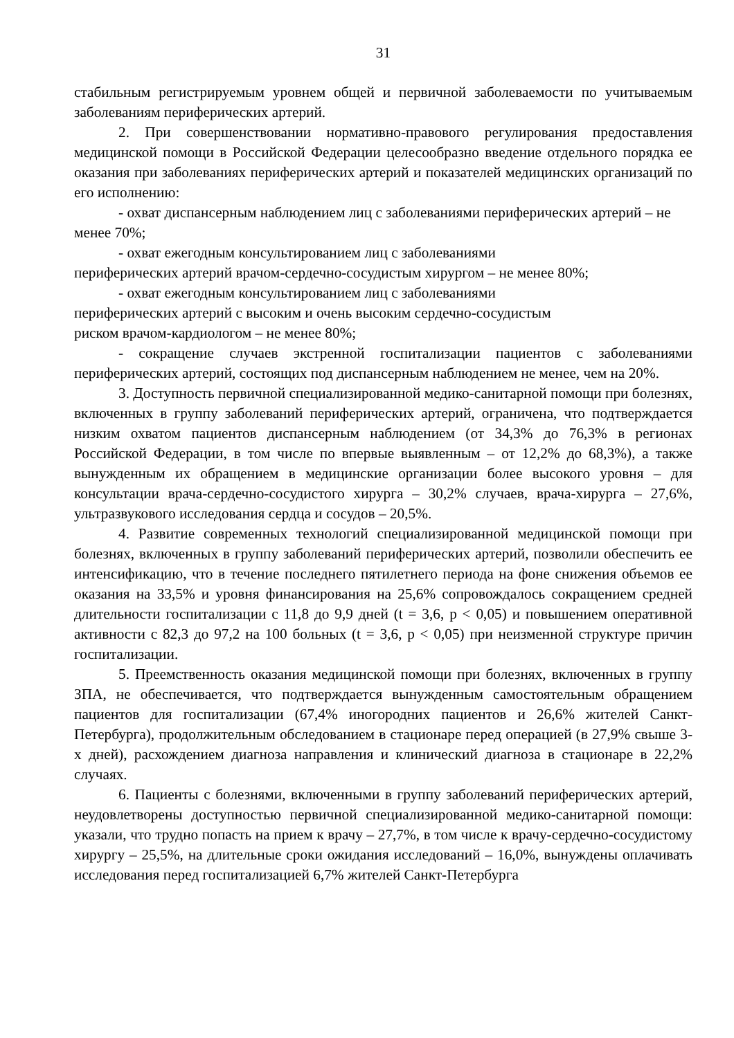31
стабильным регистрируемым уровнем общей и первичной заболеваемости по учитываемым заболеваниям периферических артерий.
2. При совершенствовании нормативно-правового регулирования предоставления медицинской помощи в Российской Федерации целесообразно введение отдельного порядка ее оказания при заболеваниях периферических артерий и показателей медицинских организаций по его исполнению:
- охват диспансерным наблюдением лиц с заболеваниями периферических артерий – не менее 70%;
- охват ежегодным консультированием лиц с заболеваниями
периферических артерий врачом-сердечно-сосудистым хирургом – не менее 80%;
- охват ежегодным консультированием лиц с заболеваниями
периферических артерий с высоким и очень высоким сердечно-сосудистым
риском врачом-кардиологом – не менее 80%;
- сокращение случаев экстренной госпитализации пациентов с заболеваниями периферических артерий, состоящих под диспансерным наблюдением не менее, чем на 20%.
3. Доступность первичной специализированной медико-санитарной помощи при болезнях, включенных в группу заболеваний периферических артерий, ограничена, что подтверждается низким охватом пациентов диспансерным наблюдением (от 34,3% до 76,3% в регионах Российской Федерации, в том числе по впервые выявленным – от 12,2% до 68,3%), а также вынужденным их обращением в медицинские организации более высокого уровня – для консультации врача-сердечно-сосудистого хирурга – 30,2% случаев, врача-хирурга – 27,6%, ультразвукового исследования сердца и сосудов – 20,5%.
4. Развитие современных технологий специализированной медицинской помощи при болезнях, включенных в группу заболеваний периферических артерий, позволили обеспечить ее интенсификацию, что в течение последнего пятилетнего периода на фоне снижения объемов ее оказания на 33,5% и уровня финансирования на 25,6% сопровождалось сокращением средней длительности госпитализации с 11,8 до 9,9 дней (t = 3,6, p < 0,05) и повышением оперативной активности с 82,3 до 97,2 на 100 больных (t = 3,6, p < 0,05) при неизменной структуре причин госпитализации.
5. Преемственность оказания медицинской помощи при болезнях, включенных в группу ЗПА, не обеспечивается, что подтверждается вынужденным самостоятельным обращением пациентов для госпитализации (67,4% иногородних пациентов и 26,6% жителей Санкт-Петербурга), продолжительным обследованием в стационаре перед операцией (в 27,9% свыше 3-х дней), расхождением диагноза направления и клинический диагноза в стационаре в 22,2% случаях.
6. Пациенты с болезнями, включенными в группу заболеваний периферических артерий, неудовлетворены доступностью первичной специализированной медико-санитарной помощи: указали, что трудно попасть на прием к врачу – 27,7%, в том числе к врачу-сердечно-сосудистому хирургу – 25,5%, на длительные сроки ожидания исследований – 16,0%, вынуждены оплачивать исследования перед госпитализацией 6,7% жителей Санкт-Петербурга